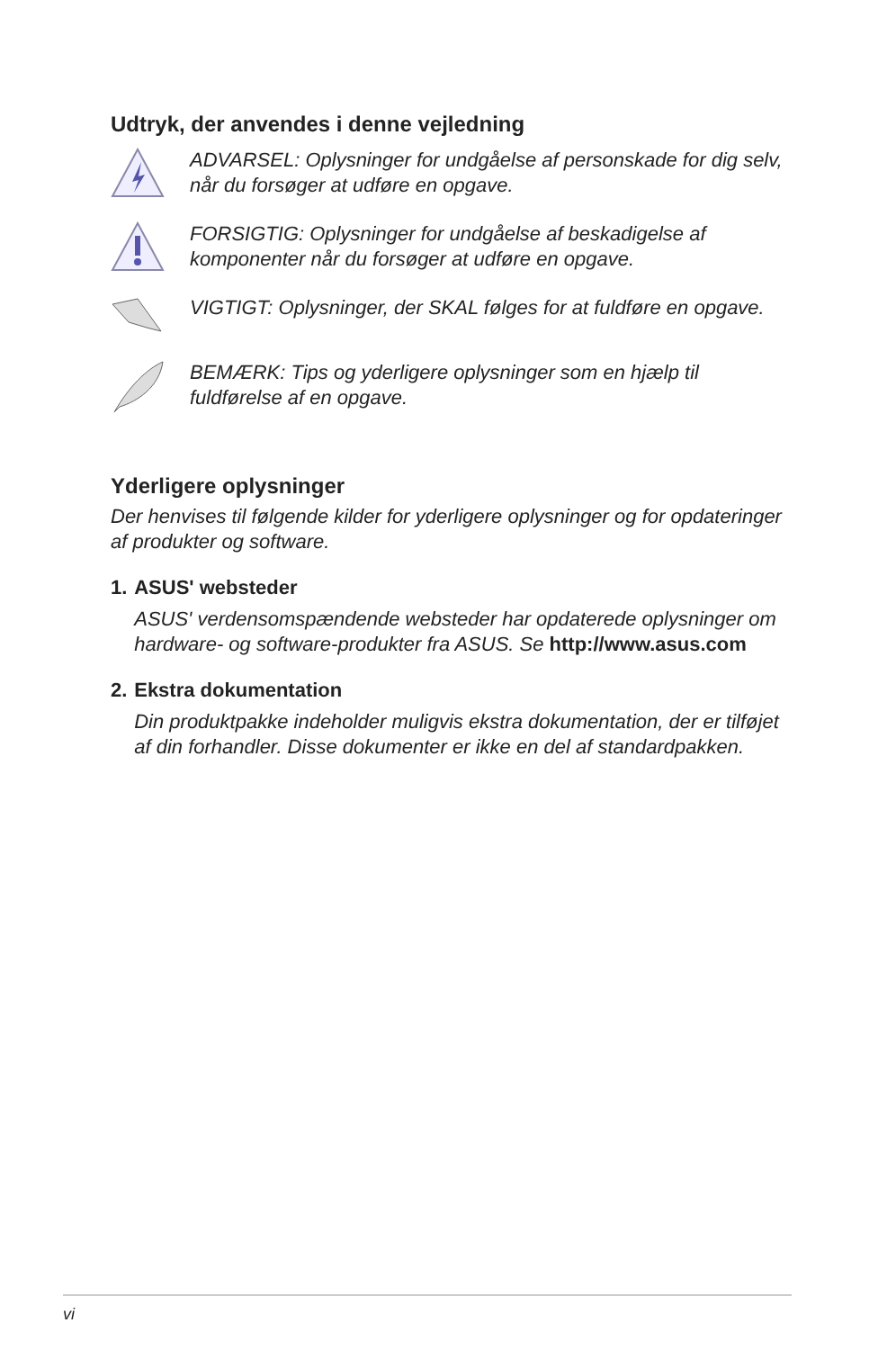Udtryk, der anvendes i denne vejledning
ADVARSEL: Oplysninger for undgåelse af personskade for dig selv, når du forsøger at udføre en opgave.
FORSIGTIG: Oplysninger for undgåelse af beskadigelse af komponenter når du forsøger at udføre en opgave.
VIGTIGT: Oplysninger, der SKAL følges for at fuldføre en opgave.
BEMÆRK: Tips og yderligere oplysninger som en hjælp til fuldførelse af en opgave.
Yderligere oplysninger
Der henvises til følgende kilder for yderligere oplysninger og for opdateringer af produkter og software.
1. ASUS' websteder
ASUS' verdensomspændende websteder har opdaterede oplysninger om hardware- og software-produkter fra ASUS. Se http://www.asus.com
2. Ekstra dokumentation
Din produktpakke indeholder muligvis ekstra dokumentation, der er tilføjet af din forhandler. Disse dokumenter er ikke en del af standardpakken.
vi